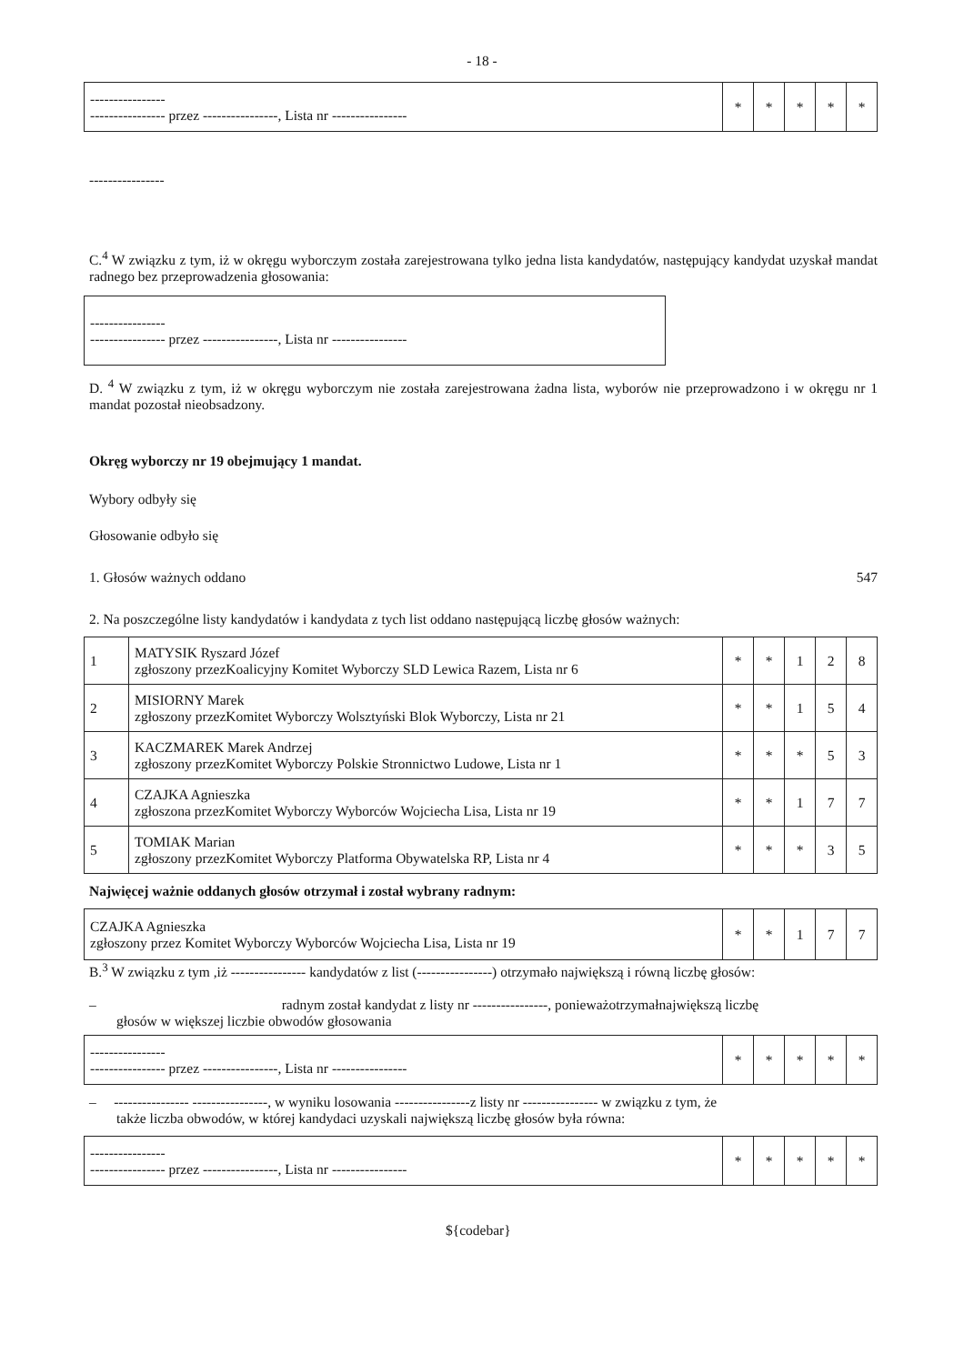- 18 -
| ---------------- ---------------- przez ----------------, Lista nr ---------------- | * | * | * | * | * |
----------------
C.<sup>4</sup> W związku z tym, iż w okręgu wyborczym została zarejestrowana tylko jedna lista kandydatów, następujący kandydat uzyskał mandat radnego bez przeprowadzenia głosowania:
| ---------------- ---------------- przez ----------------, Lista nr ---------------- |
D. <sup>4</sup> W związku z tym, iż w okręgu wyborczym nie została zarejestrowana żadna lista, wyborów nie przeprowadzono i w okręgu nr 1 mandat pozostał nieobsadzony.
Okręg wyborczy nr 19 obejmujący 1 mandat.
Wybory odbyły się
Głosowanie odbyło się
1. Głosów ważnych oddano 547
2. Na poszczególne listy kandydatów i kandydata z tych list oddano następującą liczbę głosów ważnych:
| 1 | MATYSIK Ryszard Józef zgłoszony przezKoalicyjny Komitet Wyborczy SLD Lewica Razem, Lista nr 6 | * | * | 1 | 2 | 8 |
| 2 | MISIORNY Marek zgłoszony przezKomitet Wyborczy Wolsztyński Blok Wyborczy, Lista nr 21 | * | * | 1 | 5 | 4 |
| 3 | KACZMAREK Marek Andrzej zgłoszony przezKomitet Wyborczy Polskie Stronnictwo Ludowe, Lista nr 1 | * | * | * | 5 | 3 |
| 4 | CZAJKA Agnieszka zgłoszona przezKomitet Wyborczy Wyborców Wojciecha Lisa, Lista nr 19 | * | * | 1 | 7 | 7 |
| 5 | TOMIAK Marian zgłoszony przezKomitet Wyborczy Platforma Obywatelska RP, Lista nr 4 | * | * | * | 3 | 5 |
Najwięcej ważnie oddanych głosów otrzymał i został wybrany radnym:
| CZAJKA Agnieszka zgłoszony przez Komitet Wyborczy Wyborców Wojciecha Lisa, Lista nr 19 | * | * | 1 | 7 | 7 |
B.<sup>3</sup> W związku z tym ,iż ---------------- kandydatów z list (----------------) otrzymało największą i równą liczbę głosów:
– radnym został kandydat z listy nr ----------------, ponieważotrzymałnajwiększą liczbę
głosów w większej liczbie obwodów głosowania
| ---------------- ---------------- przez ----------------, Lista nr ---------------- | * | * | * | * | * |
– ---------------- ----------------, w wyniku losowania ----------------z listy nr ---------------- w związku z tym, że
także liczba obwodów, w której kandydaci uzyskali największą liczbę głosów była równa:
| ---------------- ---------------- przez ----------------, Lista nr ---------------- | * | * | * | * | * |
${codebar}